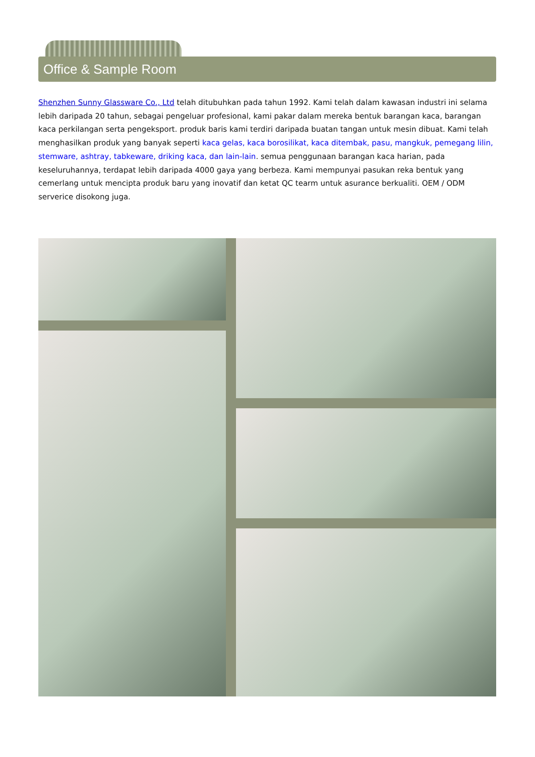Office & Sample Room
Shenzhen Sunny Glassware Co., Ltd telah ditubuhkan pada tahun 1992. Kami telah dalam kawasan industri ini selama lebih daripada 20 tahun, sebagai pengeluar profesional, kami pakar dalam mereka bentuk barangan kaca, barangan kaca perkilangan serta pengeksport. produk baris kami terdiri daripada buatan tangan untuk mesin dibuat. Kami telah menghasilkan produk yang banyak seperti kaca gelas, kaca borosilikat, kaca ditembak, pasu, mangkuk, pemegang lilin, stemware, ashtray, tabkeware, driking kaca, dan lain-lain. semua penggunaan barangan kaca harian, pada keseluruhannya, terdapat lebih daripada 4000 gaya yang berbeza. Kami mempunyai pasukan reka bentuk yang cemerlang untuk mencipta produk baru yang inovatif dan ketat QC tearm untuk asurance berkualiti. OEM / ODM serverice disokong juga.